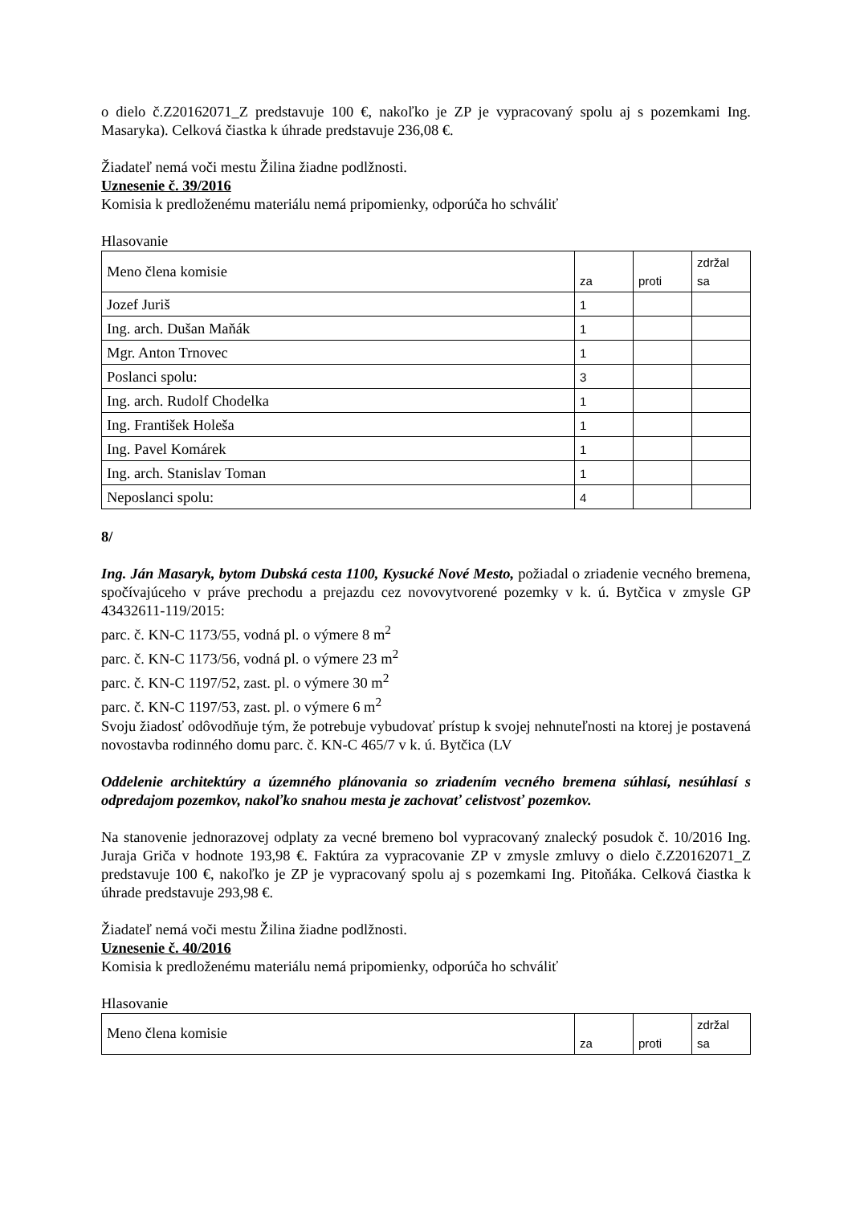o dielo č.Z20162071_Z predstavuje 100 €, nakoľko je ZP je vypracovaný spolu aj s pozemkami Ing. Masaryka). Celková čiastka k úhrade predstavuje 236,08 €.
Žiadateľ nemá voči mestu Žilina žiadne podlžnosti.
Uznesenie č. 39/2016
Komisia k predloženému materiálu nemá pripomienky, odporúča ho schváliť
Hlasovanie
| Meno člena komisie | za | proti | zdržal sa |
| Jozef Juriš | 1 | | |
| Ing. arch. Dušan Maňák | 1 | | |
| Mgr. Anton Trnovec | 1 | | |
| Poslanci spolu: | 3 | | |
| Ing. arch. Rudolf Chodelka | 1 | | |
| Ing. František Holeša | 1 | | |
| Ing. Pavel Komárek | 1 | | |
| Ing. arch. Stanislav Toman | 1 | | |
| Neposlanci spolu: | 4 | | |
8/
Ing. Ján Masaryk, bytom Dubská cesta 1100, Kysucké Nové Mesto, požiadal o zriadenie vecného bremena, spočívajúceho v práve prechodu a prejazdu cez novovytvorené pozemky v k. ú. Bytčica v zmysle GP 43432611-119/2015:
parc. č. KN-C 1173/55, vodná pl. o výmere 8 m<sup>2</sup>
parc. č. KN-C 1173/56, vodná pl. o výmere 23 m<sup>2</sup>
parc. č. KN-C 1197/52, zast. pl. o výmere 30 m<sup>2</sup>
parc. č. KN-C 1197/53, zast. pl. o výmere 6 m<sup>2</sup>
Svoju žiadosť odôvodňuje tým, že potrebuje vybudovať prístup k svojej nehnuteľnosti na ktorej je postavená novostavba rodinného domu parc. č. KN-C 465/7 v k. ú. Bytčica (LV
Oddelenie architektúry a územného plánovania so zriadením vecného bremena súhlasí, nesúhlasí s odpredajom pozemkov, nakoľko snahou mesta je zachovať celistvosť pozemkov.
Na stanovenie jednorazovej odplaty za vecné bremeno bol vypracovaný znalecký posudok č. 10/2016 Ing. Juraja Griča v hodnote 193,98 €. Faktúra za vypracovanie ZP v zmysle zmluvy o dielo č.Z20162071_Z predstavuje 100 €, nakoľko je ZP je vypracovaný spolu aj s pozemkami Ing. Pitoňáka. Celková čiastka k úhrade predstavuje 293,98 €.
Žiadateľ nemá voči mestu Žilina žiadne podlžnosti.
Uznesenie č. 40/2016
Komisia k predloženému materiálu nemá pripomienky, odporúča ho schváliť
Hlasovanie
| Meno člena komisie | za | proti | zdržal sa |